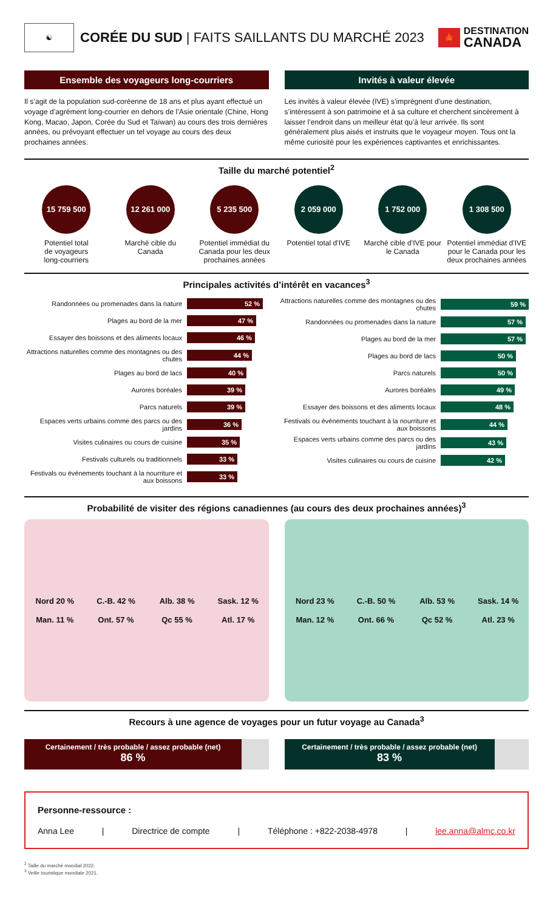☯
CORÉE DU SUD | FAITS SAILLANTS DU MARCHÉ 2023
🍁
DESTINATION
CANADA
Ensemble des voyageurs long-courriers
Il s’agit de la population sud-coréenne de 18 ans et plus ayant effectué un voyage d’agrément long-courrier en dehors de l’Asie orientale (Chine, Hong Kong, Macao, Japon, Corée du Sud et Taïwan) au cours des trois dernières années, ou prévoyant effectuer un tel voyage au cours des deux prochaines années.
Invités à valeur élevée
Les invités à valeur élevée (IVE) s’imprègnent d’une destination, s’intéressent à son patrimoine et à sa culture et cherchent sincèrement à laisser l’endroit dans un meilleur état qu’à leur arrivée. Ils sont généralement plus aisés et instruits que le voyageur moyen. Tous ont la même curiosité pour les expériences captivantes et enrichissantes.
Taille du marché potentiel<sup>2</sup>
15 759 500
Potentiel total
de voyageurs
long-courriers
12 261 000
Marché cible du
Canada
5 235 500
Potentiel immédiat du Canada pour les deux prochaines années
2 059 000
Potentiel total d’IVE
1 752 000
Marché cible d’IVE pour le Canada
1 308 500
Potentiel immédiat d’IVE pour le Canada pour les deux prochaines années
Principales activités d’intérêt en vacances<sup>3</sup>
Randonnées ou promenades dans la nature
52 %
Plages au bord de la mer
47 %
Essayer des boissons et des aliments locaux
46 %
Attractions naturelles comme des montagnes ou des chutes
44 %
Plages au bord de lacs
40 %
Aurores boréales
39 %
Parcs naturels
39 %
Espaces verts urbains comme des parcs ou des jardins
36 %
Visites culinaires ou cours de cuisine
35 %
Festivals culturels ou traditionnels
33 %
Festivals ou événements touchant à la nourriture et aux boissons
33 %
Attractions naturelles comme des montagnes ou des chutes
59 %
Randonnées ou promenades dans la nature
57 %
Plages au bord de la mer
57 %
Plages au bord de lacs
50 %
Parcs naturels
50 %
Aurores boréales
49 %
Essayer des boissons et des aliments locaux
48 %
Festivals ou événements touchant à la nourriture et aux boissons
44 %
Espaces verts urbains comme des parcs ou des jardins
43 %
Visites culinaires ou cours de cuisine
42 %
Probabilité de visiter des régions canadiennes (au cours des deux prochaines années)<sup>3</sup>
Nord 20 % C.-B. 42 % Alb. 38 % Sask. 12 % Man. 11 % Ont. 57 % Qc 55 % Atl. 17 %
Nord 23 % C.-B. 50 % Alb. 53 % Sask. 14 % Man. 12 % Ont. 66 % Qc 52 % Atl. 23 %
Recours à une agence de voyages pour un futur voyage au Canada<sup>3</sup>
Certainement / très probable / assez probable (net)
86 %
Certainement / très probable / assez probable (net)
83 %
Personne-ressource :
Anna Lee | Directrice de compte | Téléphone : +822-2038-4978 | lee.anna@almc.co.kr
<sup>2</sup> Taille du marché mondial 2022.
<sup>3</sup> Veille touristique mondiale 2021.